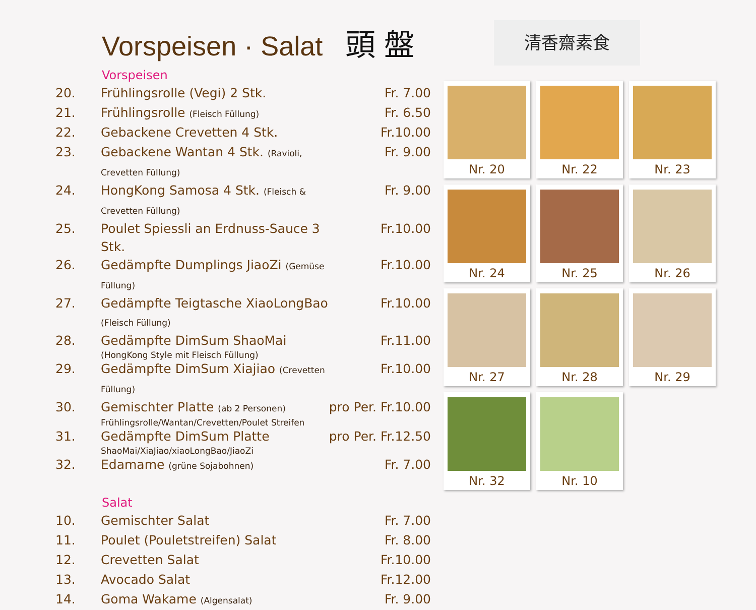Vorspeisen · Salat 頭 盤
Vorspeisen
| 20. | Frühlingsrolle (Vegi) 2 Stk. | Fr. 7.00 |
| 21. | Frühlingsrolle (Fleisch Füllung) | Fr. 6.50 |
| 22. | Gebackene Crevetten 4 Stk. | Fr.10.00 |
| 23. | Gebackene Wantan 4 Stk. (Ravioli, Crevetten Füllung) | Fr. 9.00 |
| 24. | HongKong Samosa 4 Stk. (Fleisch & Crevetten Füllung) | Fr. 9.00 |
| 25. | Poulet Spiessli an Erdnuss-Sauce 3 Stk. | Fr.10.00 |
| 26. | Gedämpfte Dumplings JiaoZi (Gemüse Füllung) | Fr.10.00 |
| 27. | Gedämpfte Teigtasche XiaoLongBao (Fleisch Füllung) | Fr.10.00 |
| 28. | Gedämpfte DimSum ShaoMai (HongKong Style mit Fleisch Füllung) | Fr.11.00 |
| 29. | Gedämpfte DimSum Xiajiao (Crevetten Füllung) | Fr.10.00 |
| 30. | Gemischter Platte (ab 2 Personen) Frühlingsrolle/Wantan/Crevetten/Poulet Streifen | pro Per. Fr.10.00 |
| 31. | Gedämpfte DimSum Platte ShaoMai/XiaJiao/xiaoLongBao/JiaoZi | pro Per. Fr.12.50 |
| 32. | Edamame (grüne Sojabohnen) | Fr. 7.00 |
Salat
| 10. | Gemischter Salat | Fr. 7.00 |
| 11. | Poulet (Pouletstreifen) Salat | Fr. 8.00 |
| 12. | Crevetten Salat | Fr.10.00 |
| 13. | Avocado Salat | Fr.12.00 |
| 14. | Goma Wakame (Algensalat) | Fr. 9.00 |
清香齋素食
Nr. 20
Nr. 22
Nr. 23
Nr. 24
Nr. 25
Nr. 26
Nr. 27
Nr. 28
Nr. 29
Nr. 32
Nr. 10